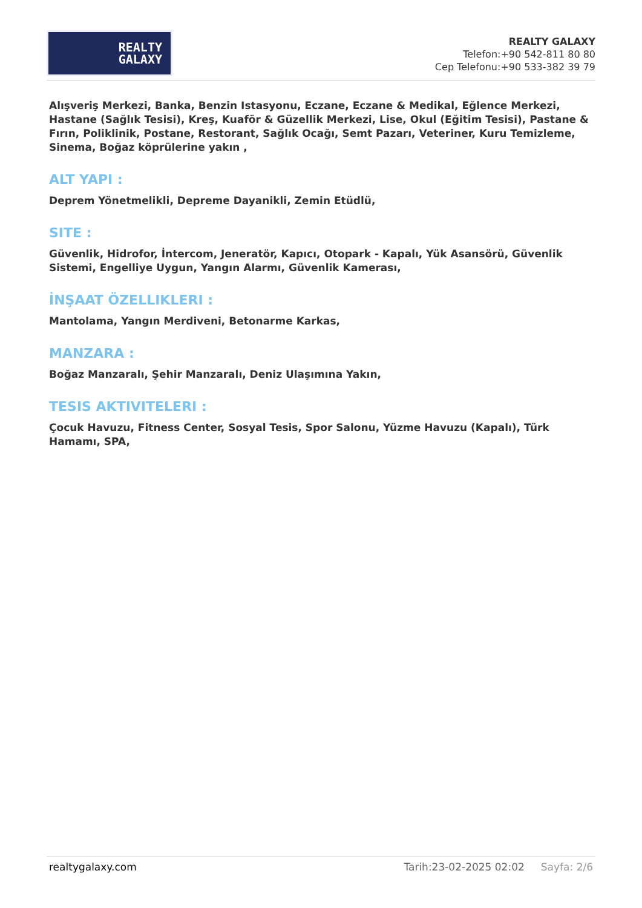REALTY
GALAXY
REALTY GALAXY
Telefon:+90 542-811 80 80
Cep Telefonu:+90 533-382 39 79
Alışveriş Merkezi, Banka, Benzin Istasyonu, Eczane, Eczane & Medikal, Eğlence Merkezi, Hastane (Sağlık Tesisi), Kreş, Kuaför & Güzellik Merkezi, Lise, Okul (Eğitim Tesisi), Pastane & Fırın, Poliklinik, Postane, Restorant, Sağlık Ocağı, Semt Pazarı, Veteriner, Kuru Temizleme, Sinema, Boğaz köprülerine yakın ,
ALT YAPI :
Deprem Yönetmelikli, Depreme Dayanikli, Zemin Etüdlü,
SITE :
Güvenlik, Hidrofor, İntercom, Jeneratör, Kapıcı, Otopark - Kapalı, Yük Asansörü, Güvenlik Sistemi, Engelliye Uygun, Yangın Alarmı, Güvenlik Kamerası,
İNŞAAT ÖZELLIKLERI :
Mantolama, Yangın Merdiveni, Betonarme Karkas,
MANZARA :
Boğaz Manzaralı, Şehir Manzaralı, Deniz Ulaşımına Yakın,
TESIS AKTIVITELERI :
Çocuk Havuzu, Fitness Center, Sosyal Tesis, Spor Salonu, Yüzme Havuzu (Kapalı), Türk Hamamı, SPA,
realtygalaxy.com Tarih:23-02-2025 02:02 Sayfa: 2/6